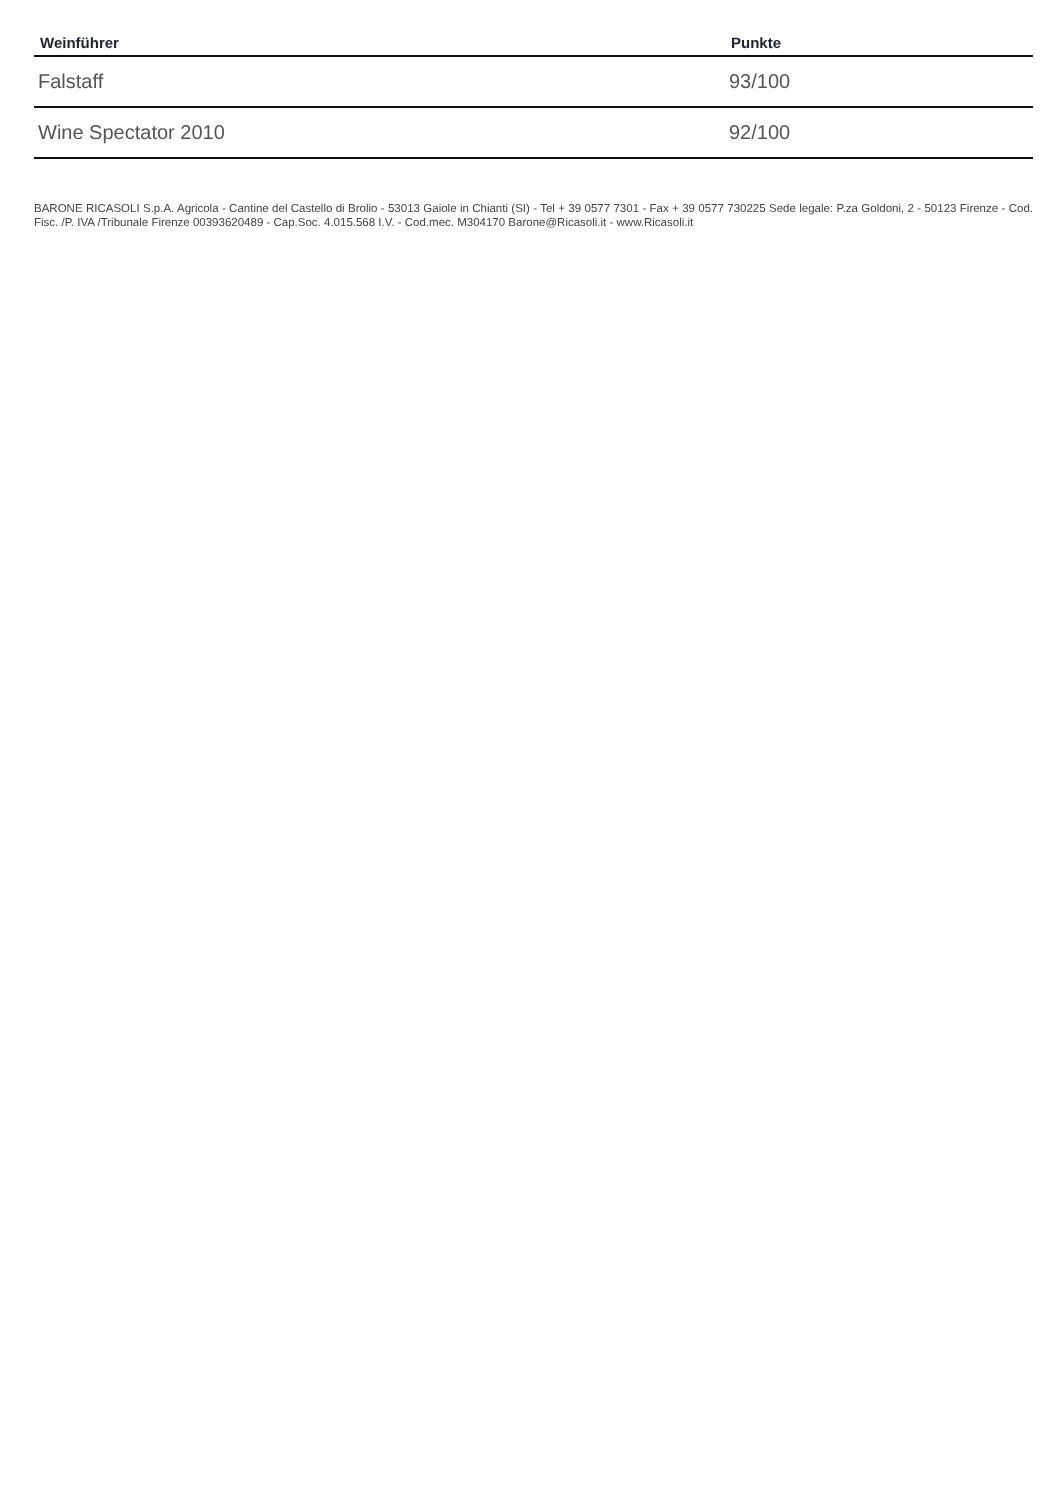| Weinführer | Punkte |
| --- | --- |
| Falstaff | 93/100 |
| Wine Spectator 2010 | 92/100 |
BARONE RICASOLI S.p.A. Agricola - Cantine del Castello di Brolio - 53013 Gaiole in Chianti (SI) - Tel + 39 0577 7301 - Fax + 39 0577 730225 Sede legale: P.za Goldoni, 2 - 50123 Firenze - Cod. Fisc. /P. IVA /Tribunale Firenze 00393620489 - Cap.Soc. 4.015.568 I.V. - Cod.mec. M304170 Barone@Ricasoli.it - www.Ricasoli.it